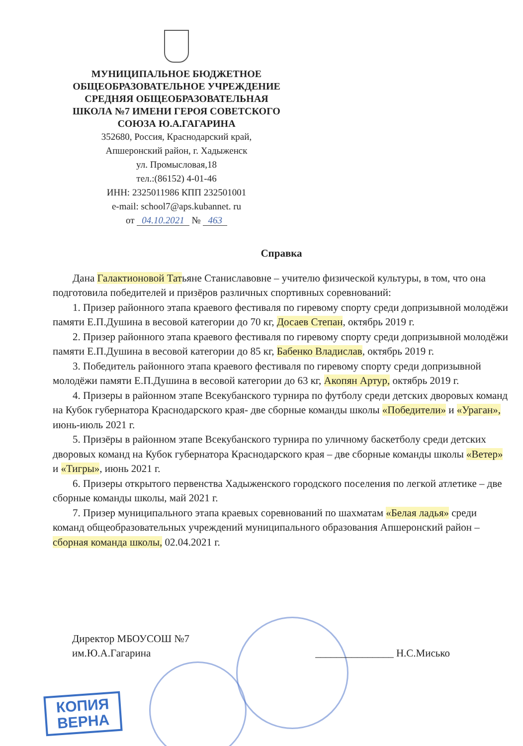МУНИЦИПАЛЬНОЕ БЮДЖЕТНОЕ
ОБЩЕОБРАЗОВАТЕЛЬНОЕ УЧРЕЖДЕНИЕ
СРЕДНЯЯ ОБЩЕОБРАЗОВАТЕЛЬНАЯ
ШКОЛА №7 ИМЕНИ ГЕРОЯ СОВЕТСКОГО
СОЮЗА Ю.А.ГАГАРИНА
352680, Россия, Краснодарский край,
Апшеронский район, г. Хадыженск
ул. Промысловая,18
тел.:(86152) 4-01-46
ИНН: 2325011986 КПП 232501001
e-mail: school7@aps.kubannet. ru
от 04.10.2021 № 463
Справка
Дана Галактионовой Татьяне Станиславовне – учителю физической культуры, в том, что она подготовила победителей и призёров различных спортивных соревнований:
1. Призер районного этапа краевого фестиваля по гиревому спорту среди допризывной молодёжи памяти Е.П.Душина в весовой категории до 70 кг, Досаев Степан, октябрь 2019 г.
2. Призер районного этапа краевого фестиваля по гиревому спорту среди допризывной молодёжи памяти Е.П.Душина в весовой категории до 85 кг, Бабенко Владислав, октябрь 2019 г.
3. Победитель районного этапа краевого фестиваля по гиревому спорту среди допризывной молодёжи памяти Е.П.Душина в весовой категории до 63 кг, Акопян Артур, октябрь 2019 г.
4. Призеры в районном этапе Всекубанского турнира по футболу среди детских дворовых команд на Кубок губернатора Краснодарского края- две сборные команды школы «Победители» и «Ураган», июнь-июль 2021 г.
5. Призёры в районном этапе Всекубанского турнира по уличному баскетболу среди детских дворовых команд на Кубок губернатора Краснодарского края – две сборные команды школы «Ветер» и «Тигры», июнь 2021 г.
6. Призеры открытого первенства Хадыженского городского поселения по легкой атлетике – две сборные команды школы, май 2021 г.
7. Призер муниципального этапа краевых соревнований по шахматам «Белая ладья» среди команд общеобразовательных учреждений муниципального образования Апшеронский район – сборная команда школы, 02.04.2021 г.
Директор МБОУСОШ №7
им.Ю.А.Гагарина
_______________ Н.С.Мисько
КОПИЯ
ВЕРНА